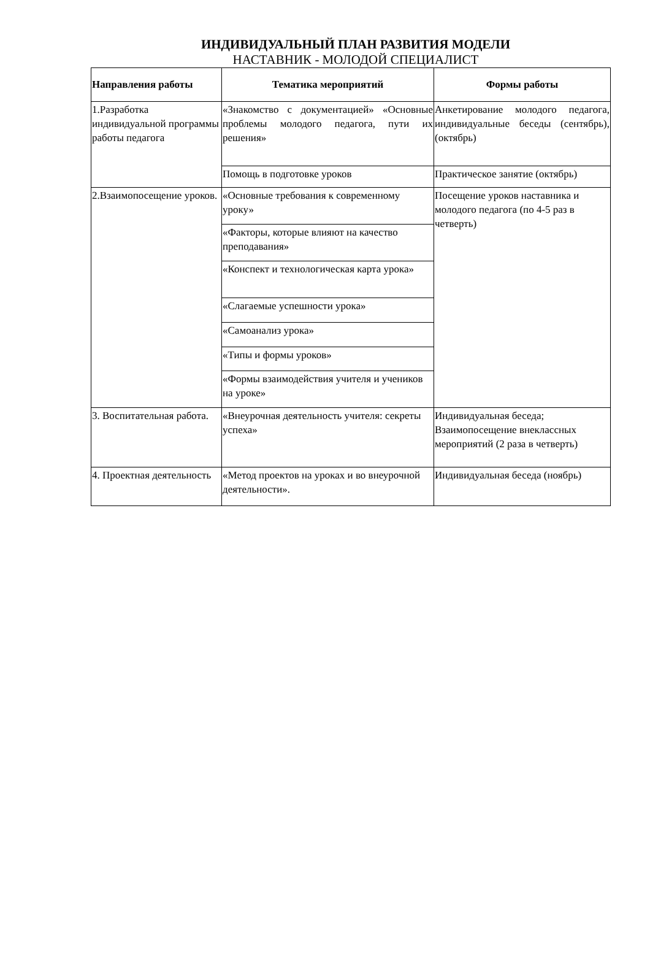ИНДИВИДУАЛЬНЫЙ ПЛАН РАЗВИТИЯ МОДЕЛИ
НАСТАВНИК - МОЛОДОЙ СПЕЦИАЛИСТ
| Направления работы | Тематика мероприятий | Формы работы |
| --- | --- | --- |
| 1.Разработка индивидуальной программы работы педагога | «Знакомство с документацией» «Основные проблемы молодого педагога, пути их решения» | Анкетирование молодого педагога, индивидуальные беседы (сентябрь), (октябрь) |
| | Помощь в подготовке уроков | Практическое занятие (октябрь) |
| 2.Взаимопосещение уроков. | «Основные требования к современному уроку» | Посещение уроков наставника и молодого педагога (по 4-5 раз в четверть) |
| | «Факторы, которые влияют на качество преподавания» | |
| | «Конспект и технологическая карта урока» | |
| | «Слагаемые успешности урока» | |
| | «Самоанализ урока» | |
| | «Типы и формы уроков» | |
| | «Формы взаимодействия учителя и учеников на уроке» | |
| 3. Воспитательная работа. | «Внеурочная деятельность учителя: секреты успеха» | Индивидуальная беседа; Взаимопосещение внеклассных мероприятий (2 раза в четверть) |
| 4. Проектная деятельность | «Метод проектов на уроках и во внеурочной деятельности». | Индивидуальная беседа (ноябрь) |